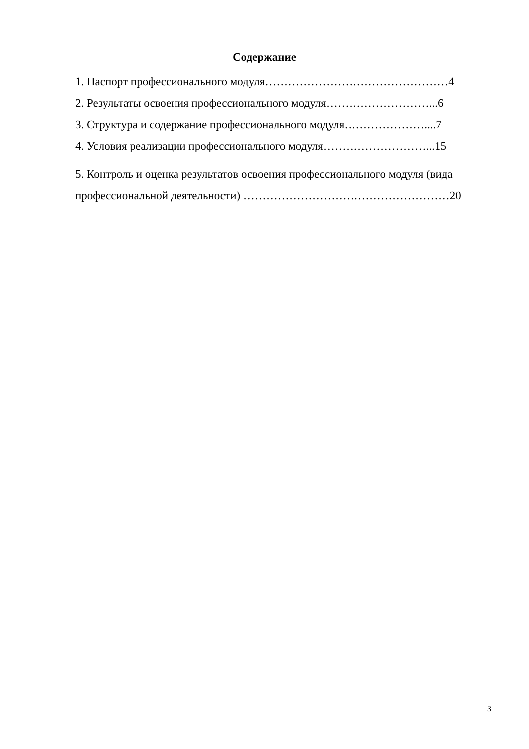Содержание
1. Паспорт профессионального модуля…………………………………………4
2. Результаты освоения профессионального модуля………………………...6
3. Структура и содержание профессионального модуля…………………....7
4. Условия реализации профессионального модуля………………………...15
5. Контроль и оценка результатов освоения профессионального модуля (вида профессиональной деятельности) ………………………………………………20
3